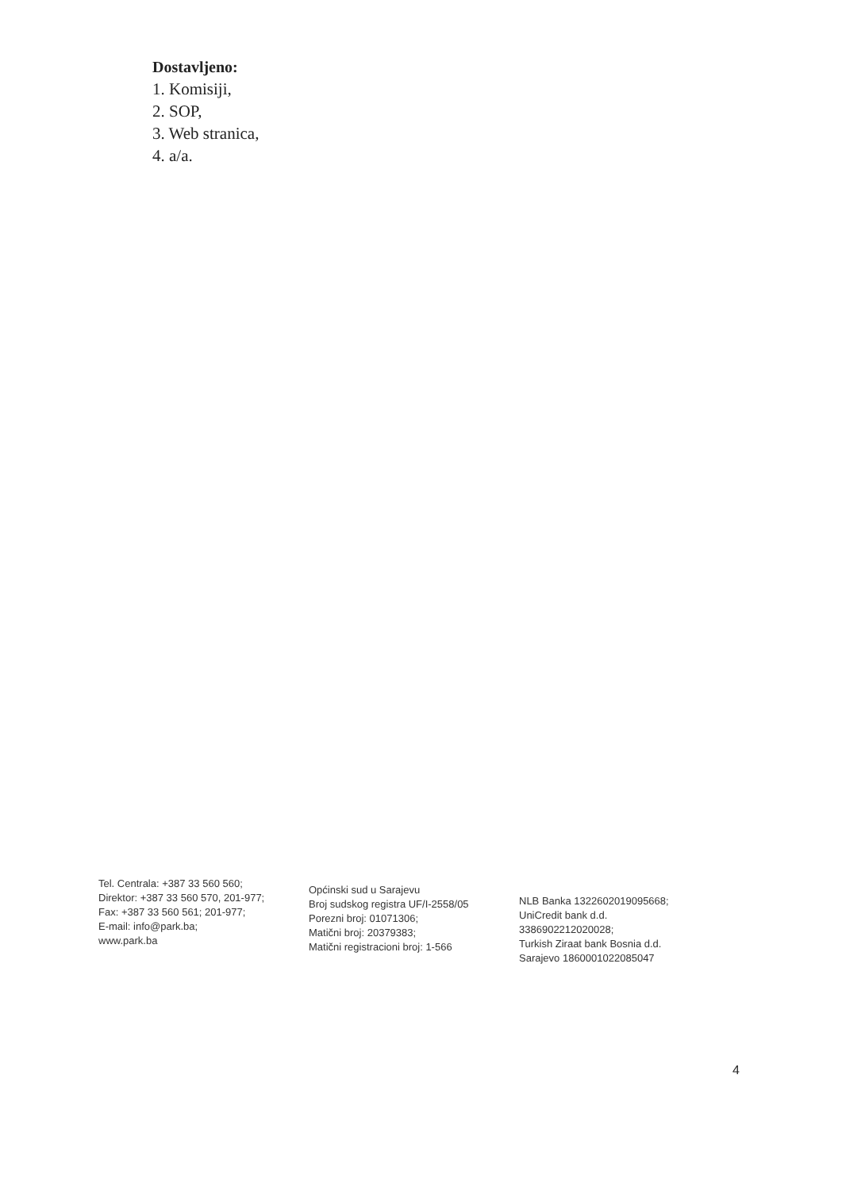Dostavljeno:
1. Komisiji,
2. SOP,
3. Web stranica,
4. a/a.
Tel. Centrala: +387 33 560 560;
Direktor: +387 33 560 570, 201-977;
Fax: +387 33 560 561; 201-977;
E-mail: info@park.ba;
www.park.ba
Općinski sud u Sarajevu
Broj sudskog registra UF/I-2558/05
Porezni broj: 01071306;
Matični broj: 20379383;
Matični registracioni broj: 1-566
NLB Banka 1322602019095668;
UniCredit bank d.d.
3386902212020028;
Turkish Ziraat bank Bosnia d.d.
Sarajevo 1860001022085047
4